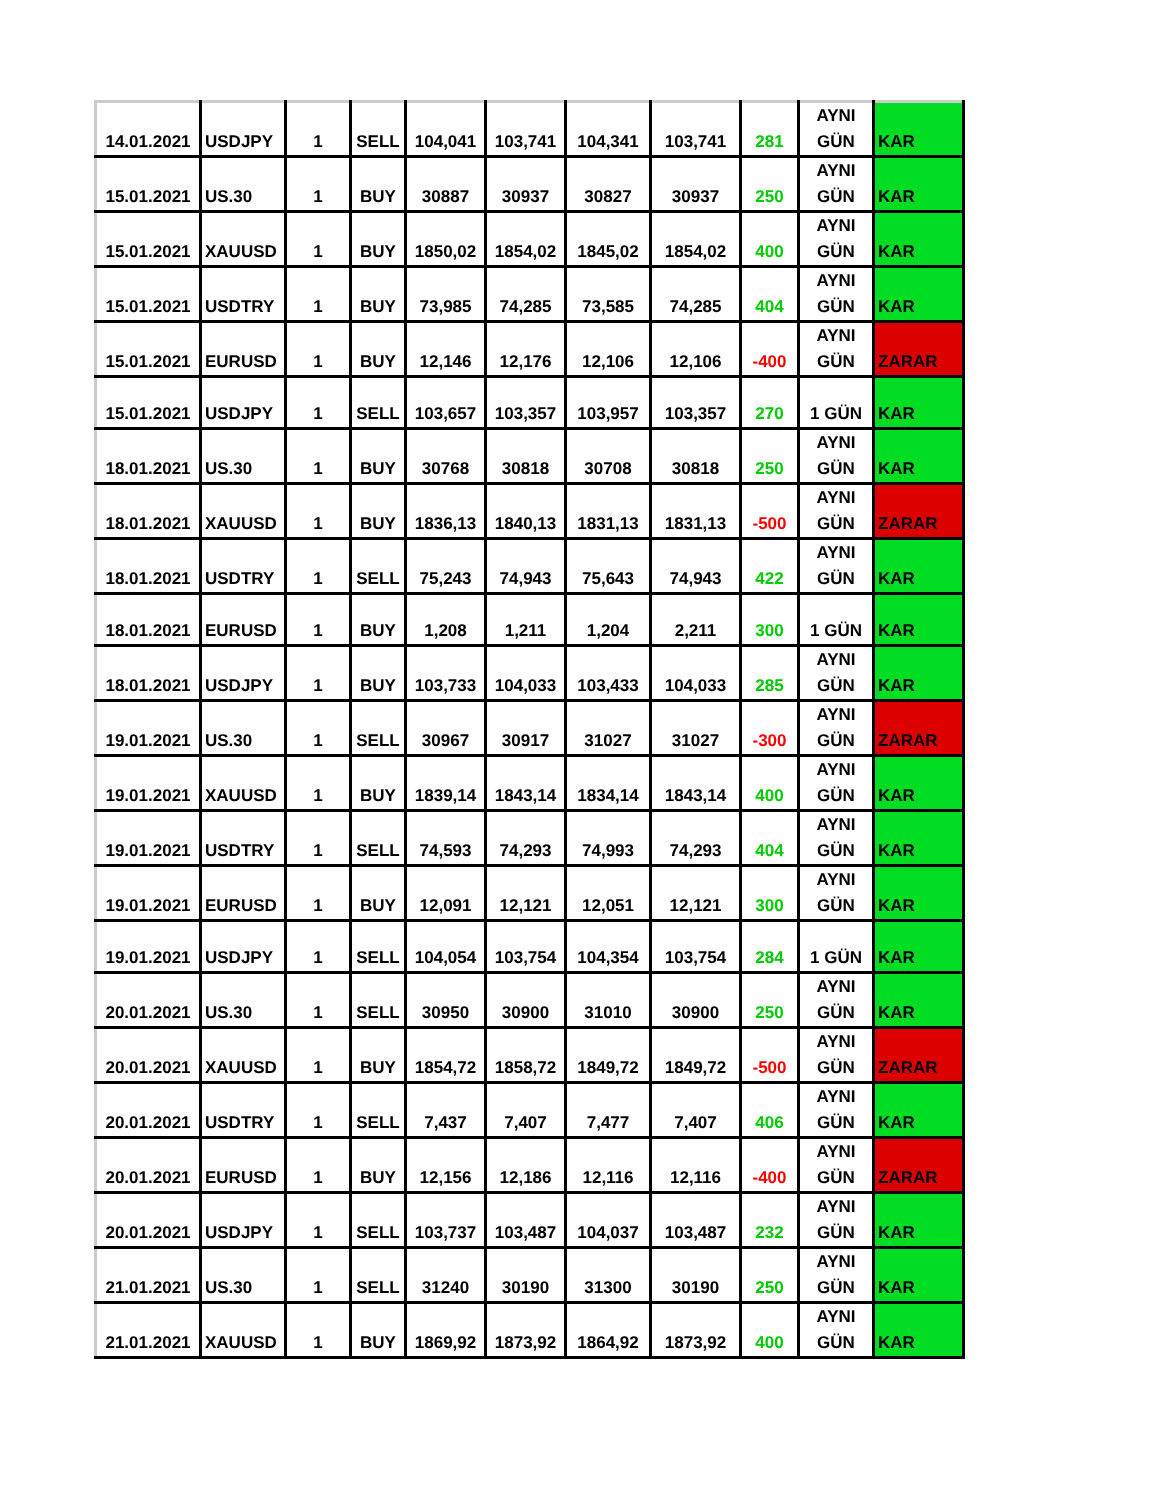| 14.01.2021 | USDJPY | 1 | SELL | 104,041 | 103,741 | 104,341 | 103,741 | 281 | AYNI GÜN | KAR |
| 15.01.2021 | US.30 | 1 | BUY | 30887 | 30937 | 30827 | 30937 | 250 | AYNI GÜN | KAR |
| 15.01.2021 | XAUUSD | 1 | BUY | 1850,02 | 1854,02 | 1845,02 | 1854,02 | 400 | AYNI GÜN | KAR |
| 15.01.2021 | USDTRY | 1 | BUY | 73,985 | 74,285 | 73,585 | 74,285 | 404 | AYNI GÜN | KAR |
| 15.01.2021 | EURUSD | 1 | BUY | 12,146 | 12,176 | 12,106 | 12,106 | -400 | AYNI GÜN | ZARAR |
| 15.01.2021 | USDJPY | 1 | SELL | 103,657 | 103,357 | 103,957 | 103,357 | 270 | 1 GÜN | KAR |
| 18.01.2021 | US.30 | 1 | BUY | 30768 | 30818 | 30708 | 30818 | 250 | AYNI GÜN | KAR |
| 18.01.2021 | XAUUSD | 1 | BUY | 1836,13 | 1840,13 | 1831,13 | 1831,13 | -500 | AYNI GÜN | ZARAR |
| 18.01.2021 | USDTRY | 1 | SELL | 75,243 | 74,943 | 75,643 | 74,943 | 422 | AYNI GÜN | KAR |
| 18.01.2021 | EURUSD | 1 | BUY | 1,208 | 1,211 | 1,204 | 2,211 | 300 | 1 GÜN | KAR |
| 18.01.2021 | USDJPY | 1 | BUY | 103,733 | 104,033 | 103,433 | 104,033 | 285 | AYNI GÜN | KAR |
| 19.01.2021 | US.30 | 1 | SELL | 30967 | 30917 | 31027 | 31027 | -300 | AYNI GÜN | ZARAR |
| 19.01.2021 | XAUUSD | 1 | BUY | 1839,14 | 1843,14 | 1834,14 | 1843,14 | 400 | AYNI GÜN | KAR |
| 19.01.2021 | USDTRY | 1 | SELL | 74,593 | 74,293 | 74,993 | 74,293 | 404 | AYNI GÜN | KAR |
| 19.01.2021 | EURUSD | 1 | BUY | 12,091 | 12,121 | 12,051 | 12,121 | 300 | AYNI GÜN | KAR |
| 19.01.2021 | USDJPY | 1 | SELL | 104,054 | 103,754 | 104,354 | 103,754 | 284 | 1 GÜN | KAR |
| 20.01.2021 | US.30 | 1 | SELL | 30950 | 30900 | 31010 | 30900 | 250 | AYNI GÜN | KAR |
| 20.01.2021 | XAUUSD | 1 | BUY | 1854,72 | 1858,72 | 1849,72 | 1849,72 | -500 | AYNI GÜN | ZARAR |
| 20.01.2021 | USDTRY | 1 | SELL | 7,437 | 7,407 | 7,477 | 7,407 | 406 | AYNI GÜN | KAR |
| 20.01.2021 | EURUSD | 1 | BUY | 12,156 | 12,186 | 12,116 | 12,116 | -400 | AYNI GÜN | ZARAR |
| 20.01.2021 | USDJPY | 1 | SELL | 103,737 | 103,487 | 104,037 | 103,487 | 232 | AYNI GÜN | KAR |
| 21.01.2021 | US.30 | 1 | SELL | 31240 | 30190 | 31300 | 30190 | 250 | AYNI GÜN | KAR |
| 21.01.2021 | XAUUSD | 1 | BUY | 1869,92 | 1873,92 | 1864,92 | 1873,92 | 400 | AYNI GÜN | KAR |